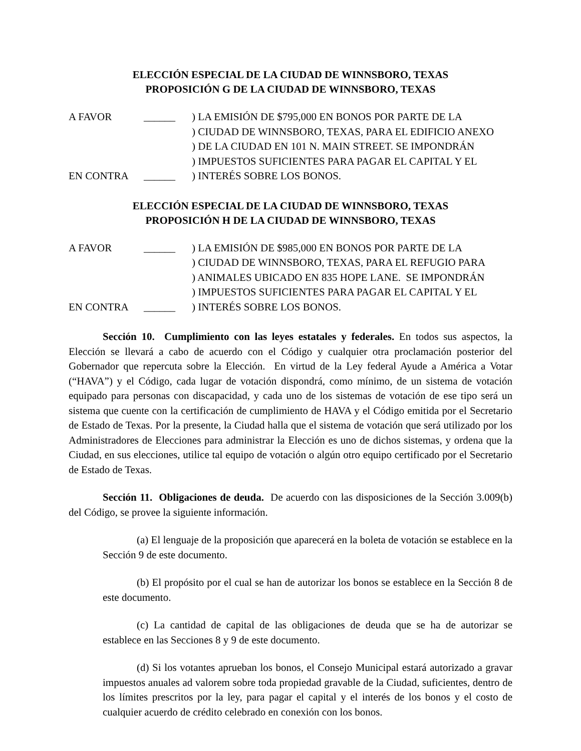ELECCIÓN ESPECIAL DE LA CIUDAD DE WINNSBORO, TEXAS
PROPOSICIÓN G DE LA CIUDAD DE WINNSBORO, TEXAS
| A FAVOR | ______ | ) LA EMISIÓN DE $795,000 EN BONOS POR PARTE DE LA |
| | | ) CIUDAD DE WINNSBORO, TEXAS, PARA EL EDIFICIO ANEXO |
| | | ) DE LA CIUDAD EN 101 N. MAIN STREET. SE IMPONDRÁN |
| | | ) IMPUESTOS SUFICIENTES PARA PAGAR EL CAPITAL Y EL |
| EN CONTRA | ______ | ) INTERÉS SOBRE LOS BONOS. |
ELECCIÓN ESPECIAL DE LA CIUDAD DE WINNSBORO, TEXAS
PROPOSICIÓN H DE LA CIUDAD DE WINNSBORO, TEXAS
| A FAVOR | ______ | ) LA EMISIÓN DE $985,000 EN BONOS POR PARTE DE LA |
| | | ) CIUDAD DE WINNSBORO, TEXAS, PARA EL REFUGIO PARA |
| | | ) ANIMALES UBICADO EN 835 HOPE LANE. SE IMPONDRÁN |
| | | ) IMPUESTOS SUFICIENTES PARA PAGAR EL CAPITAL Y EL |
| EN CONTRA | ______ | ) INTERÉS SOBRE LOS BONOS. |
Sección 10. Cumplimiento con las leyes estatales y federales. En todos sus aspectos, la Elección se llevará a cabo de acuerdo con el Código y cualquier otra proclamación posterior del Gobernador que repercuta sobre la Elección. En virtud de la Ley federal Ayude a América a Votar (“HAVA”) y el Código, cada lugar de votación dispondrá, como mínimo, de un sistema de votación equipado para personas con discapacidad, y cada uno de los sistemas de votación de ese tipo será un sistema que cuente con la certificación de cumplimiento de HAVA y el Código emitida por el Secretario de Estado de Texas. Por la presente, la Ciudad halla que el sistema de votación que será utilizado por los Administradores de Elecciones para administrar la Elección es uno de dichos sistemas, y ordena que la Ciudad, en sus elecciones, utilice tal equipo de votación o algún otro equipo certificado por el Secretario de Estado de Texas.
Sección 11. Obligaciones de deuda. De acuerdo con las disposiciones de la Sección 3.009(b) del Código, se provee la siguiente información.
(a) El lenguaje de la proposición que aparecerá en la boleta de votación se establece en la Sección 9 de este documento.
(b) El propósito por el cual se han de autorizar los bonos se establece en la Sección 8 de este documento.
(c) La cantidad de capital de las obligaciones de deuda que se ha de autorizar se establece en las Secciones 8 y 9 de este documento.
(d) Si los votantes aprueban los bonos, el Consejo Municipal estará autorizado a gravar impuestos anuales ad valorem sobre toda propiedad gravable de la Ciudad, suficientes, dentro de los límites prescritos por la ley, para pagar el capital y el interés de los bonos y el costo de cualquier acuerdo de crédito celebrado en conexión con los bonos.